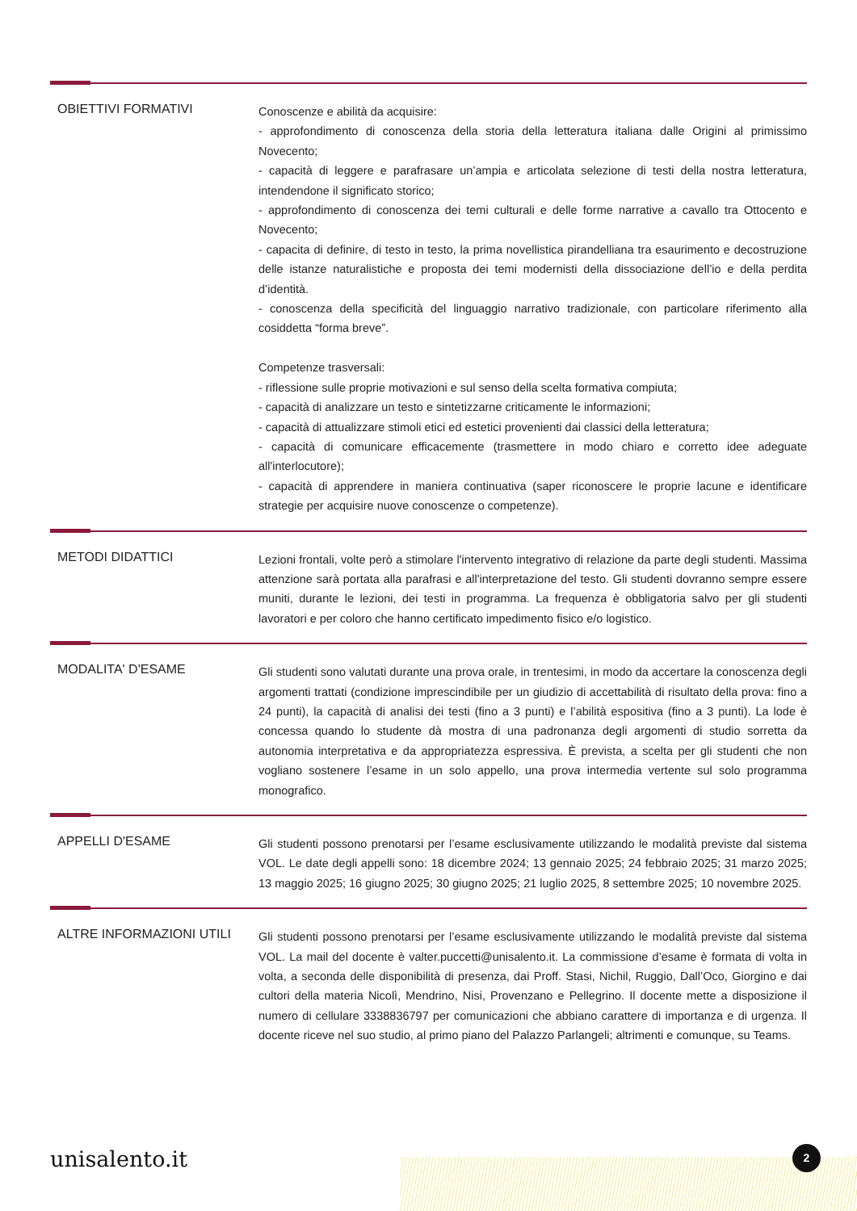OBIETTIVI FORMATIVI
Conoscenze e abilità da acquisire:
- approfondimento di conoscenza della storia della letteratura italiana dalle Origini al primissimo Novecento;
- capacità di leggere e parafrasare un’ampia e articolata selezione di testi della nostra letteratura, intendendone il significato storico;
- approfondimento di conoscenza dei temi culturali e delle forme narrative a cavallo tra Ottocento e Novecento;
- capacita di definire, di testo in testo, la prima novellistica pirandelliana tra esaurimento e decostruzione delle istanze naturalistiche e proposta dei temi modernisti della dissociazione dell’io e della perdita d’identità.
- conoscenza della specificità del linguaggio narrativo tradizionale, con particolare riferimento alla cosiddetta “forma breve”.
Competenze trasversali:
- riflessione sulle proprie motivazioni e sul senso della scelta formativa compiuta;
- capacità di analizzare un testo e sintetizzarne criticamente le informazioni;
- capacità di attualizzare stimoli etici ed estetici provenienti dai classici della letteratura;
- capacità di comunicare efficacemente (trasmettere in modo chiaro e corretto idee adeguate all'interlocutore);
- capacità di apprendere in maniera continuativa (saper riconoscere le proprie lacune e identificare strategie per acquisire nuove conoscenze o competenze).
METODI DIDATTICI
Lezioni frontali, volte però a stimolare l'intervento integrativo di relazione da parte degli studenti. Massima attenzione sarà portata alla parafrasi e all'interpretazione del testo. Gli studenti dovranno sempre essere muniti, durante le lezioni, dei testi in programma. La frequenza è obbligatoria salvo per gli studenti lavoratori e per coloro che hanno certificato impedimento fisico e/o logistico.
MODALITA' D'ESAME
Gli studenti sono valutati durante una prova orale, in trentesimi, in modo da accertare la conoscenza degli argomenti trattati (condizione imprescindibile per un giudizio di accettabilità di risultato della prova: fino a 24 punti), la capacità di analisi dei testi (fino a 3 punti) e l’abilità espositiva (fino a 3 punti). La lode è concessa quando lo studente dà mostra di una padronanza degli argomenti di studio sorretta da autonomia interpretativa e da appropriatezza espressiva. È prevista, a scelta per gli studenti che non vogliano sostenere l’esame in un solo appello, una prova intermedia vertente sul solo programma monografico.
APPELLI D'ESAME
Gli studenti possono prenotarsi per l’esame esclusivamente utilizzando le modalità previste dal sistema VOL. Le date degli appelli sono: 18 dicembre 2024; 13 gennaio 2025; 24 febbraio 2025; 31 marzo 2025; 13 maggio 2025; 16 giugno 2025; 30 giugno 2025; 21 luglio 2025, 8 settembre 2025; 10 novembre 2025.
ALTRE INFORMAZIONI UTILI
Gli studenti possono prenotarsi per l’esame esclusivamente utilizzando le modalità previste dal sistema VOL. La mail del docente è valter.puccetti@unisalento.it. La commissione d’esame è formata di volta in volta, a seconda delle disponibilità di presenza, dai Proff. Stasi, Nichil, Ruggio, Dall’Oco, Giorgino e dai cultori della materia Nicolì, Mendrino, Nisi, Provenzano e Pellegrino. Il docente mette a disposizione il numero di cellulare 3338836797 per comunicazioni che abbiano carattere di importanza e di urgenza. Il docente riceve nel suo studio, al primo piano del Palazzo Parlangeli; altrimenti e comunque, su Teams.
unisalento.it 2